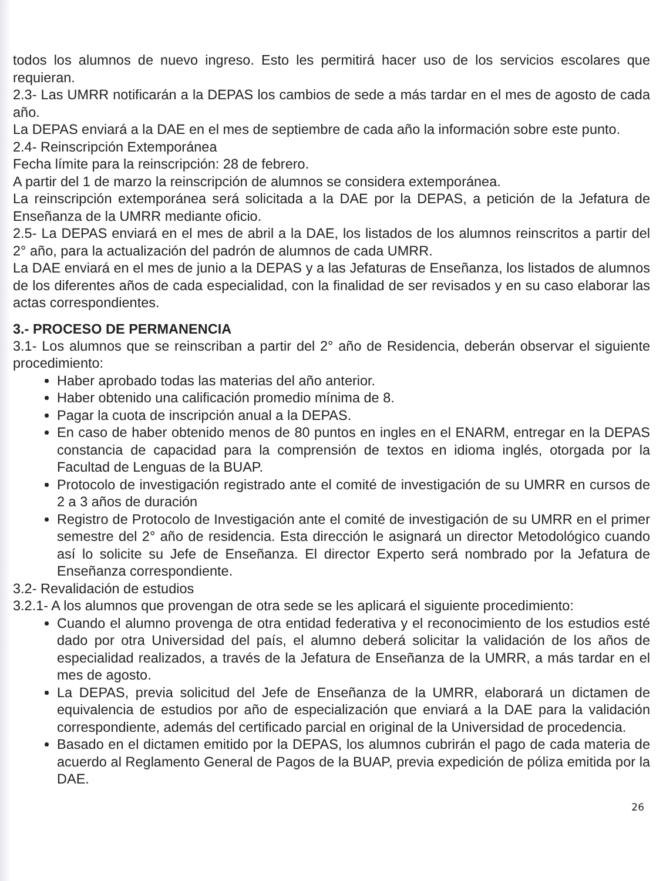todos los alumnos de nuevo ingreso. Esto les permitirá hacer uso de los servicios escolares que requieran.
2.3- Las UMRR notificarán a la DEPAS los cambios de sede a más tardar en el mes de agosto de cada año.
La DEPAS enviará a la DAE en el mes de septiembre de cada año la información sobre este punto.
2.4- Reinscripción Extemporánea
Fecha límite para la reinscripción: 28 de febrero.
A partir del 1 de marzo la reinscripción de alumnos se considera extemporánea.
La reinscripción extemporánea será solicitada a la DAE por la DEPAS, a petición de la Jefatura de Enseñanza de la UMRR mediante oficio.
2.5- La DEPAS enviará en el mes de abril a la DAE, los listados de los alumnos reinscritos a partir del 2° año, para la actualización del padrón de alumnos de cada UMRR.
La DAE enviará en el mes de junio a la DEPAS y a las Jefaturas de Enseñanza, los listados de alumnos de los diferentes años de cada especialidad, con la finalidad de ser revisados y en su caso elaborar las actas correspondientes.
3.- PROCESO DE PERMANENCIA
3.1- Los alumnos que se reinscriban a partir del 2° año de Residencia, deberán observar el siguiente procedimiento:
Haber aprobado todas las materias del año anterior.
Haber obtenido una calificación promedio mínima de 8.
Pagar la cuota de inscripción anual a la DEPAS.
En caso de haber obtenido menos de 80 puntos en ingles en el ENARM, entregar en la DEPAS constancia de capacidad para la comprensión de textos en idioma inglés, otorgada por la Facultad de Lenguas de la BUAP.
Protocolo de investigación registrado ante el comité de investigación de su UMRR en cursos de 2 a 3 años de duración
Registro de Protocolo de Investigación ante el comité de investigación de su UMRR en el primer semestre del 2° año de residencia. Esta dirección le asignará un director Metodológico cuando así lo solicite su Jefe de Enseñanza. El director Experto será nombrado por la Jefatura de Enseñanza correspondiente.
3.2- Revalidación de estudios
3.2.1- A los alumnos que provengan de otra sede se les aplicará el siguiente procedimiento:
Cuando el alumno provenga de otra entidad federativa y el reconocimiento de los estudios esté dado por otra Universidad del país, el alumno deberá solicitar la validación de los años de especialidad realizados, a través de la Jefatura de Enseñanza de la UMRR, a más tardar en el mes de agosto.
La DEPAS, previa solicitud del Jefe de Enseñanza de la UMRR, elaborará un dictamen de equivalencia de estudios por año de especialización que enviará a la DAE para la validación correspondiente, además del certificado parcial en original de la Universidad de procedencia.
Basado en el dictamen emitido por la DEPAS, los alumnos cubrirán el pago de cada materia de acuerdo al Reglamento General de Pagos de la BUAP, previa expedición de póliza emitida por la DAE.
26